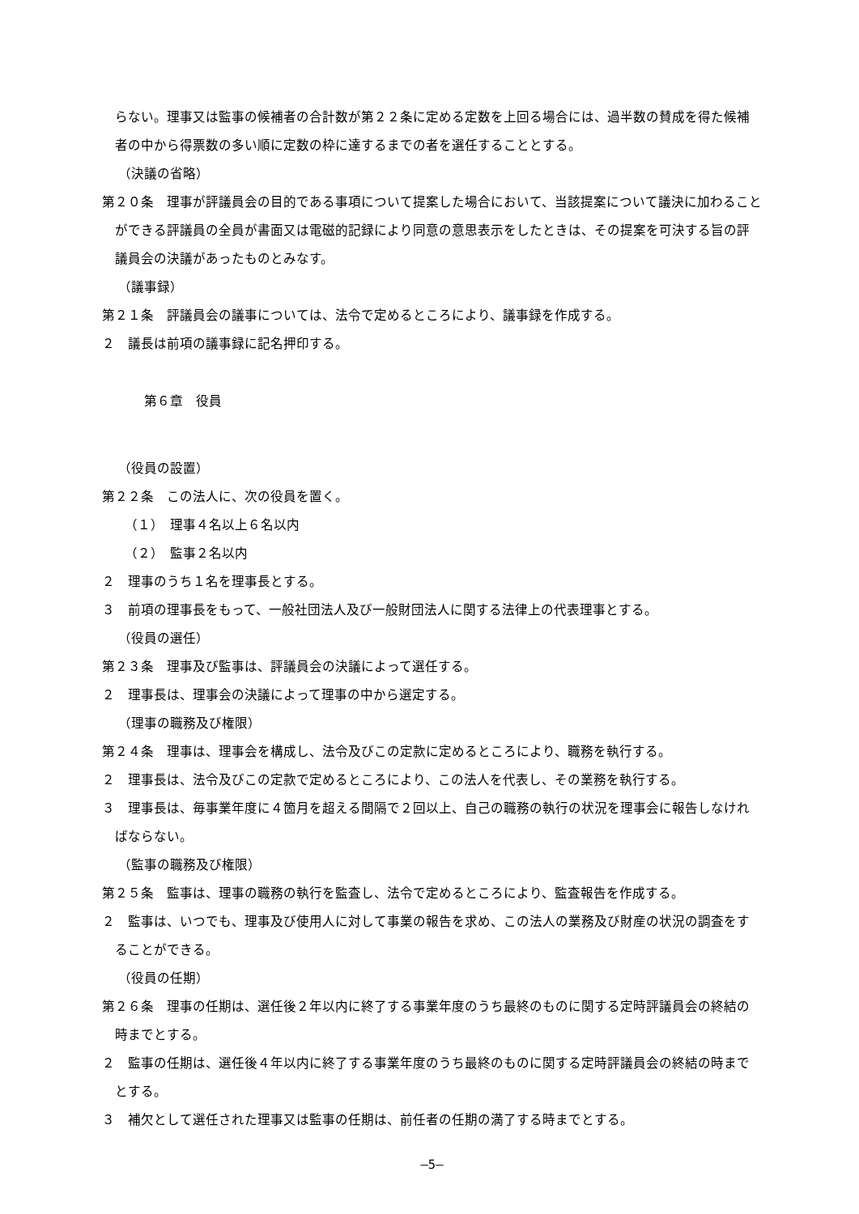らない。理事又は監事の候補者の合計数が第２２条に定める定数を上回る場合には、過半数の賛成を得た候補者の中から得票数の多い順に定数の枠に達するまでの者を選任することとする。
（決議の省略）
第２０条　理事が評議員会の目的である事項について提案した場合において、当該提案について議決に加わることができる評議員の全員が書面又は電磁的記録により同意の意思表示をしたときは、その提案を可決する旨の評議員会の決議があったものとみなす。
（議事録）
第２１条　評議員会の議事については、法令で定めるところにより、議事録を作成する。
２　議長は前項の議事録に記名押印する。
第６章　役員
（役員の設置）
第２２条　この法人に、次の役員を置く。
（１）　理事４名以上６名以内
（２）　監事２名以内
２　理事のうち１名を理事長とする。
３　前項の理事長をもって、一般社団法人及び一般財団法人に関する法律上の代表理事とする。
（役員の選任）
第２３条　理事及び監事は、評議員会の決議によって選任する。
２　理事長は、理事会の決議によって理事の中から選定する。
（理事の職務及び権限）
第２４条　理事は、理事会を構成し、法令及びこの定款に定めるところにより、職務を執行する。
２　理事長は、法令及びこの定款で定めるところにより、この法人を代表し、その業務を執行する。
３　理事長は、毎事業年度に４箇月を超える間隔で２回以上、自己の職務の執行の状況を理事会に報告しなければならない。
（監事の職務及び権限）
第２５条　監事は、理事の職務の執行を監査し、法令で定めるところにより、監査報告を作成する。
２　監事は、いつでも、理事及び使用人に対して事業の報告を求め、この法人の業務及び財産の状況の調査をすることができる。
（役員の任期）
第２６条　理事の任期は、選任後２年以内に終了する事業年度のうち最終のものに関する定時評議員会の終結の時までとする。
２　監事の任期は、選任後４年以内に終了する事業年度のうち最終のものに関する定時評議員会の終結の時までとする。
３　補欠として選任された理事又は監事の任期は、前任者の任期の満了する時までとする。
―5―